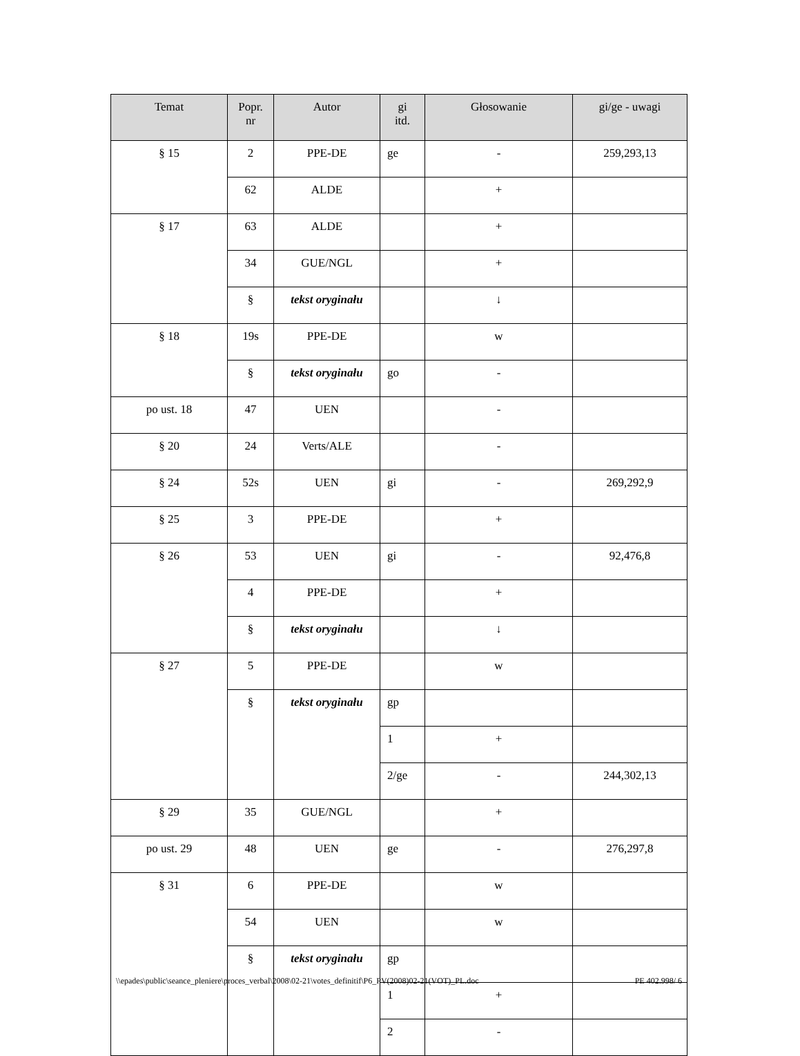| Temat | Popr. nr | Autor | gi itd. | Głosowanie | gi/ge - uwagi |
| --- | --- | --- | --- | --- | --- |
| § 15 | 2 | PPE-DE | ge | - | 259,293,13 |
| | 62 | ALDE | | + | |
| § 17 | 63 | ALDE | | + | |
| | 34 | GUE/NGL | | + | |
| | § | tekst oryginału | | ↓ | |
| § 18 | 19s | PPE-DE | | w | |
| | § | tekst oryginału | go | - | |
| po ust. 18 | 47 | UEN | | - | |
| § 20 | 24 | Verts/ALE | | - | |
| § 24 | 52s | UEN | gi | - | 269,292,9 |
| § 25 | 3 | PPE-DE | | + | |
| § 26 | 53 | UEN | gi | - | 92,476,8 |
| | 4 | PPE-DE | | + | |
| | § | tekst oryginału | | ↓ | |
| § 27 | 5 | PPE-DE | | w | |
| | § | tekst oryginału | gp | | |
| | | | 1 | + | |
| | | | 2/ge | - | 244,302,13 |
| § 29 | 35 | GUE/NGL | | + | |
| po ust. 29 | 48 | UEN | ge | - | 276,297,8 |
| § 31 | 6 | PPE-DE | | w | |
| | 54 | UEN | | w | |
| | § | tekst oryginału | gp | | |
| | | | 1 | + | |
| | | | 2 | - | |
\\epades\public\seance_pleniere\proces_verbal\2008\02-21\votes_definitif\P6_PV(2008)02-21(VOT)_PL.doc PE 402.998/ 6